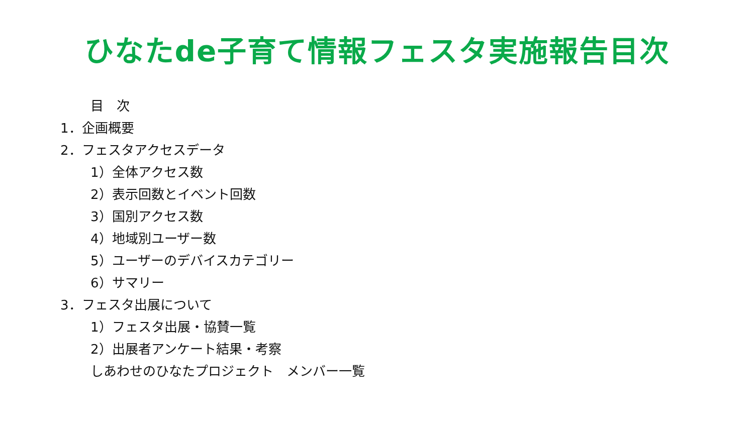ひなたde子育て情報フェスタ実施報告目次
目　次
1．企画概要
2．フェスタアクセスデータ
1）全体アクセス数
2）表示回数とイベント回数
3）国別アクセス数
4）地域別ユーザー数
5）ユーザーのデバイスカテゴリー
6）サマリー
3．フェスタ出展について
1）フェスタ出展・協賛一覧
2）出展者アンケート結果・考察
しあわせのひなたプロジェクト　メンバー一覧